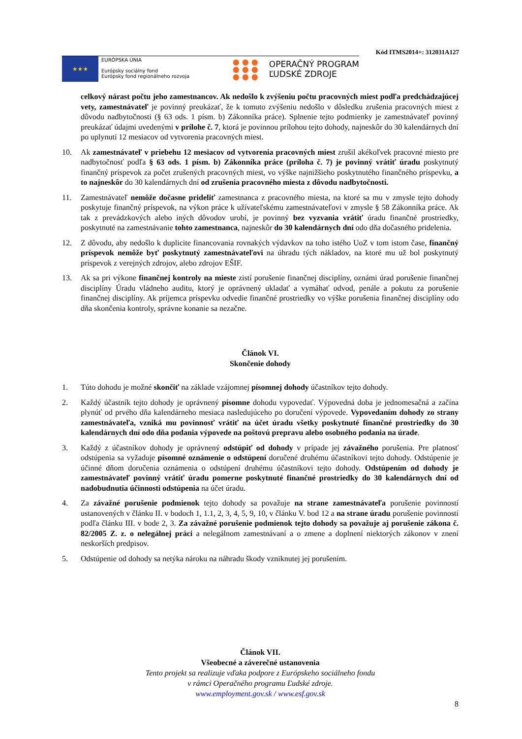Kód ITMS2014+: 312031A127
★★★
EURÓPSKA ÚNIA
Európsky sociálny fond
Európsky fond regionálneho rozvoja
● ● ●
● ● ●
● ● ●
OPERAČNÝ PROGRAM
ĽUDSKÉ ZDROJE
celkový nárast počtu jeho zamestnancov. Ak nedošlo k zvýšeniu počtu pracovných miest podľa predchádzajúcej vety, zamestnávateľ je povinný preukázať, že k tomuto zvýšeniu nedošlo v dôsledku zrušenia pracovných miest z dôvodu nadbytočnosti (§ 63 ods. 1 písm. b) Zákonníka práce). Splnenie tejto podmienky je zamestnávateľ povinný preukázať údajmi uvedenými v prílohe č. 7, ktorá je povinnou prílohou tejto dohody, najneskôr do 30 kalendárnych dní po uplynutí 12 mesiacov od vytvorenia pracovných miest.
10. Ak zamestnávateľ v priebehu 12 mesiacov od vytvorenia pracovných miest zrušil akékoľvek pracovné miesto pre nadbytočnosť podľa § 63 ods. 1 písm. b) Zákonníka práce (príloha č. 7) je povinný vrátiť úradu poskytnutý finančný príspevok za počet zrušených pracovných miest, vo výške najnižšieho poskytnutého finančného príspevku, a to najneskôr do 30 kalendárnych dní od zrušenia pracovného miesta z dôvodu nadbytočnosti.
11. Zamestnávateľ nemôže dočasne prideliť zamestnanca z pracovného miesta, na ktoré sa mu v zmysle tejto dohody poskytuje finančný príspevok, na výkon práce k užívateľskému zamestnávateľovi v zmysle § 58 Zákonníka práce. Ak tak z prevádzkových alebo iných dôvodov urobí, je povinný bez vyzvania vrátiť úradu finančné prostriedky, poskytnuté na zamestnávanie tohto zamestnanca, najneskôr do 30 kalendárnych dní odo dňa dočasného pridelenia.
12. Z dôvodu, aby nedošlo k duplicite financovania rovnakých výdavkov na toho istého UoZ v tom istom čase, finančný príspevok nemôže byť poskytnutý zamestnávateľovi na úhradu tých nákladov, na ktoré mu už bol poskytnutý príspevok z verejných zdrojov, alebo zdrojov EŠIF.
13. Ak sa pri výkone finančnej kontroly na mieste zistí porušenie finančnej disciplíny, oznámi úrad porušenie finančnej disciplíny Úradu vládneho auditu, ktorý je oprávnený ukladať a vymáhať odvod, penále a pokutu za porušenie finančnej disciplíny. Ak príjemca príspevku odvedie finančné prostriedky vo výške porušenia finančnej disciplíny odo dňa skončenia kontroly, správne konanie sa nezačne.
Článok VI.
Skončenie dohody
1. Túto dohodu je možné skončiť na základe vzájomnej písomnej dohody účastníkov tejto dohody.
2. Každý účastník tejto dohody je oprávnený písomne dohodu vypovedať. Výpovedná doba je jednomesačná a začína plynúť od prvého dňa kalendárneho mesiaca nasledujúceho po doručení výpovede. Vypovedaním dohody zo strany zamestnávateľa, vzniká mu povinnosť vrátiť na účet úradu všetky poskytnuté finančné prostriedky do 30 kalendárnych dní odo dňa podania výpovede na poštovú prepravu alebo osobného podania na úrade.
3. Každý z účastníkov dohody je oprávnený odstúpiť od dohody v prípade jej závažného porušenia. Pre platnosť odstúpenia sa vyžaduje písomné oznámenie o odstúpení doručené druhému účastníkovi tejto dohody. Odstúpenie je účinné dňom doručenia oznámenia o odstúpení druhému účastníkovi tejto dohody. Odstúpením od dohody je zamestnávateľ povinný vrátiť úradu pomerne poskytnuté finančné prostriedky do 30 kalendárnych dní od nadobudnutia účinnosti odstúpenia na účet úradu.
4. Za závažné porušenie podmienok tejto dohody sa považuje na strane zamestnávateľa porušenie povinností ustanovených v článku II. v bodoch 1, 1.1, 2, 3, 4, 5, 9, 10, v článku V. bod 12 a na strane úradu porušenie povinností podľa článku III. v bode 2, 3. Za závažné porušenie podmienok tejto dohody sa považuje aj porušenie zákona č. 82/2005 Z. z. o nelegálnej práci a nelegálnom zamestnávaní a o zmene a doplnení niektorých zákonov v znení neskorších predpisov.
5. Odstúpenie od dohody sa netýka nároku na náhradu škody vzniknutej jej porušením.
Článok VII.
Všeobecné a záverečné ustanovenia
Tento projekt sa realizuje vďaka podpore z Európskeho sociálneho fondu
v rámci Operačného programu Ľudské zdroje.
www.employment.gov.sk / www.esf.gov.sk
8